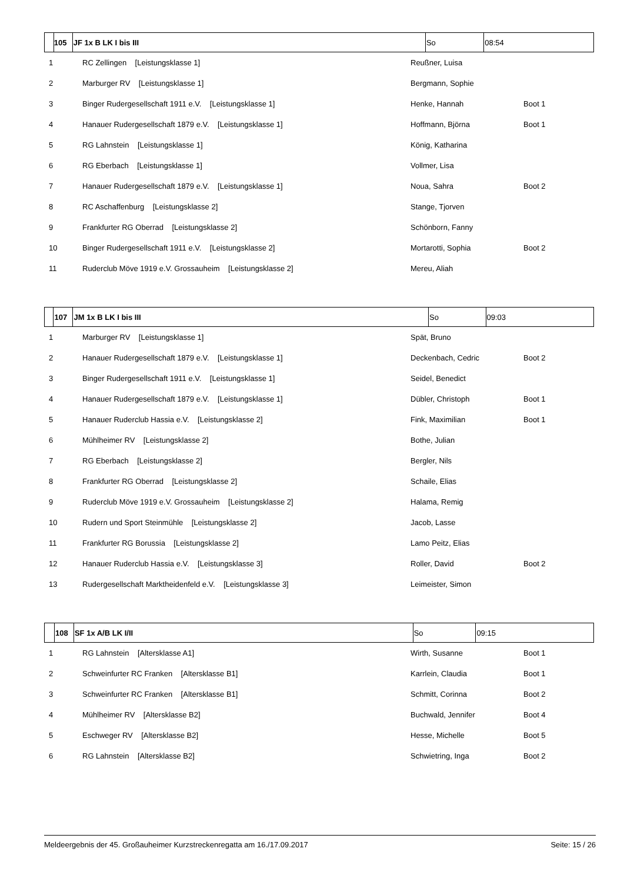| | 105 | JF 1x B LK I bis III | So | 08:54 |
| --- | --- | --- | --- | --- |
| 1 | RC Zellingen [Leistungsklasse 1] | Reußner, Luisa | |
| 2 | Marburger RV [Leistungsklasse 1] | Bergmann, Sophie | |
| 3 | Binger Rudergesellschaft 1911 e.V. [Leistungsklasse 1] | Henke, Hannah | Boot 1 |
| 4 | Hanauer Rudergesellschaft 1879 e.V. [Leistungsklasse 1] | Hoffmann, Björna | Boot 1 |
| 5 | RG Lahnstein [Leistungsklasse 1] | König, Katharina | |
| 6 | RG Eberbach [Leistungsklasse 1] | Vollmer, Lisa | |
| 7 | Hanauer Rudergesellschaft 1879 e.V. [Leistungsklasse 1] | Noua, Sahra | Boot 2 |
| 8 | RC Aschaffenburg [Leistungsklasse 2] | Stange, Tjorven | |
| 9 | Frankfurter RG Oberrad [Leistungsklasse 2] | Schönborn, Fanny | |
| 10 | Binger Rudergesellschaft 1911 e.V. [Leistungsklasse 2] | Mortarotti, Sophia | Boot 2 |
| 11 | Ruderclub Möve 1919 e.V. Grossauheim [Leistungsklasse 2] | Mereu, Aliah | |
| | 107 | JM 1x B LK I bis III | So | 09:03 |
| --- | --- | --- | --- | --- |
| 1 | Marburger RV [Leistungsklasse 1] | Spät, Bruno | |
| 2 | Hanauer Rudergesellschaft 1879 e.V. [Leistungsklasse 1] | Deckenbach, Cedric | Boot 2 |
| 3 | Binger Rudergesellschaft 1911 e.V. [Leistungsklasse 1] | Seidel, Benedict | |
| 4 | Hanauer Rudergesellschaft 1879 e.V. [Leistungsklasse 1] | Dübler, Christoph | Boot 1 |
| 5 | Hanauer Ruderclub Hassia e.V. [Leistungsklasse 2] | Fink, Maximilian | Boot 1 |
| 6 | Mühlheimer RV [Leistungsklasse 2] | Bothe, Julian | |
| 7 | RG Eberbach [Leistungsklasse 2] | Bergler, Nils | |
| 8 | Frankfurter RG Oberrad [Leistungsklasse 2] | Schaile, Elias | |
| 9 | Ruderclub Möve 1919 e.V. Grossauheim [Leistungsklasse 2] | Halama, Remig | |
| 10 | Rudern und Sport Steinmühle [Leistungsklasse 2] | Jacob, Lasse | |
| 11 | Frankfurter RG Borussia [Leistungsklasse 2] | Lamo Peitz, Elias | |
| 12 | Hanauer Ruderclub Hassia e.V. [Leistungsklasse 3] | Roller, David | Boot 2 |
| 13 | Rudergesellschaft Marktheidenfeld e.V. [Leistungsklasse 3] | Leimeister, Simon | |
| | 108 | SF 1x A/B LK I/II | So | 09:15 |
| --- | --- | --- | --- | --- |
| 1 | RG Lahnstein [Altersklasse A1] | Wirth, Susanne | Boot 1 |
| 2 | Schweinfurter RC Franken [Altersklasse B1] | Karrlein, Claudia | Boot 1 |
| 3 | Schweinfurter RC Franken [Altersklasse B1] | Schmitt, Corinna | Boot 2 |
| 4 | Mühlheimer RV [Altersklasse B2] | Buchwald, Jennifer | Boot 4 |
| 5 | Eschweger RV [Altersklasse B2] | Hesse, Michelle | Boot 5 |
| 6 | RG Lahnstein [Altersklasse B2] | Schwietring, Inga | Boot 2 |
Meldeergebnis der 45. Großauheimer Kurzstreckenregatta am 16./17.09.2017 Seite: 15 / 26